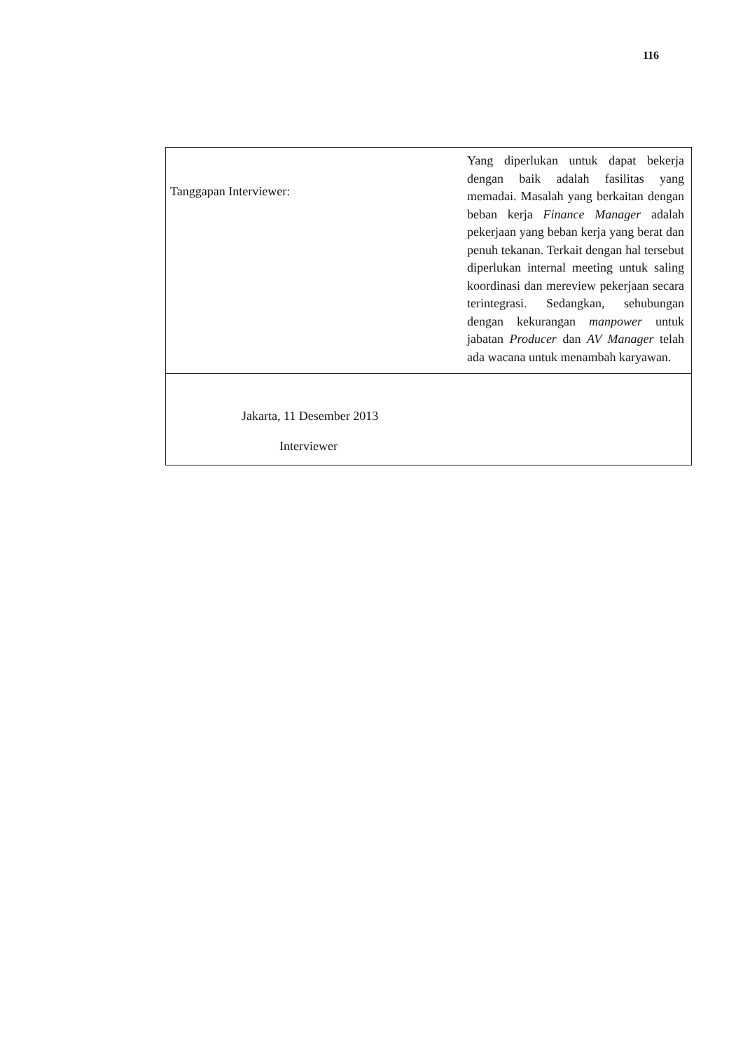116
| Tanggapan Interviewer: | Yang diperlukan untuk dapat bekerja dengan baik adalah fasilitas yang memadai. Masalah yang berkaitan dengan beban kerja Finance Manager adalah pekerjaan yang beban kerja yang berat dan penuh tekanan. Terkait dengan hal tersebut diperlukan internal meeting untuk saling koordinasi dan mereview pekerjaan secara terintegrasi. Sedangkan, sehubungan dengan kekurangan manpower untuk jabatan Producer dan AV Manager telah ada wacana untuk menambah karyawan. |
| Jakarta, 11 Desember 2013 Interviewer | |